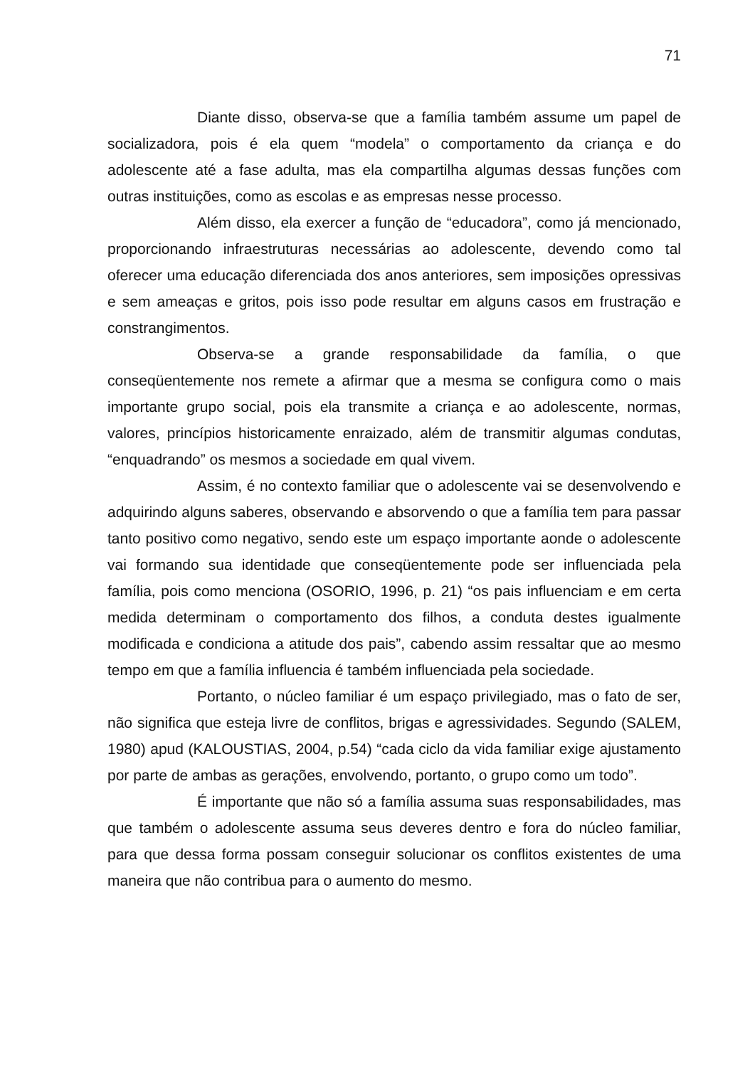71
Diante disso, observa-se que a família também assume um papel de socializadora, pois é ela quem “modela” o comportamento da criança e do adolescente até a fase adulta, mas ela compartilha algumas dessas funções com outras instituições, como as escolas e as empresas nesse processo.
Além disso, ela exercer a função de “educadora”, como já mencionado, proporcionando infraestruturas necessárias ao adolescente, devendo como tal oferecer uma educação diferenciada dos anos anteriores, sem imposições opressivas e sem ameaças e gritos, pois isso pode resultar em alguns casos em frustração e constrangimentos.
Observa-se a grande responsabilidade da família, o que conseqüentemente nos remete a afirmar que a mesma se configura como o mais importante grupo social, pois ela transmite a criança e ao adolescente, normas, valores, princípios historicamente enraizado, além de transmitir algumas condutas, “enquadrando” os mesmos a sociedade em qual vivem.
Assim, é no contexto familiar que o adolescente vai se desenvolvendo e adquirindo alguns saberes, observando e absorvendo o que a família tem para passar tanto positivo como negativo, sendo este um espaço importante aonde o adolescente vai formando sua identidade que conseqüentemente pode ser influenciada pela família, pois como menciona (OSORIO, 1996, p. 21) “os pais influenciam e em certa medida determinam o comportamento dos filhos, a conduta destes igualmente modificada e condiciona a atitude dos pais”, cabendo assim ressaltar que ao mesmo tempo em que a família influencia é também influenciada pela sociedade.
Portanto, o núcleo familiar é um espaço privilegiado, mas o fato de ser, não significa que esteja livre de conflitos, brigas e agressividades. Segundo (SALEM, 1980) apud (KALOUSTIAS, 2004, p.54) “cada ciclo da vida familiar exige ajustamento por parte de ambas as gerações, envolvendo, portanto, o grupo como um todo”.
É importante que não só a família assuma suas responsabilidades, mas que também o adolescente assuma seus deveres dentro e fora do núcleo familiar, para que dessa forma possam conseguir solucionar os conflitos existentes de uma maneira que não contribua para o aumento do mesmo.